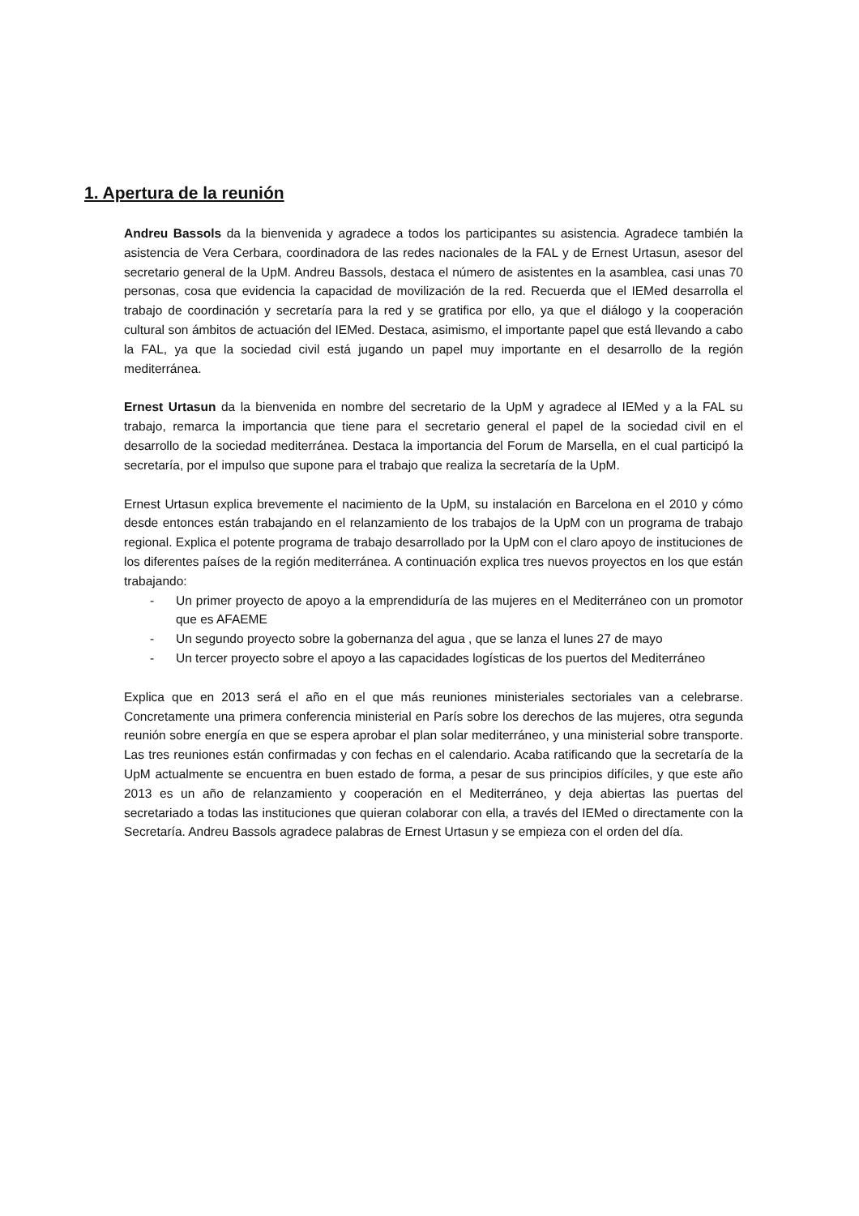1. Apertura de la reunión
Andreu Bassols da la bienvenida y agradece a todos los participantes su asistencia. Agradece también la asistencia de Vera Cerbara, coordinadora de las redes nacionales de la FAL y de Ernest Urtasun, asesor del secretario general de la UpM. Andreu Bassols, destaca el número de asistentes en la asamblea, casi unas 70 personas, cosa que evidencia la capacidad de movilización de la red. Recuerda que el IEMed desarrolla el trabajo de coordinación y secretaría para la red y se gratifica por ello, ya que el diálogo y la cooperación cultural son ámbitos de actuación del IEMed. Destaca, asimismo, el importante papel que está llevando a cabo la FAL, ya que la sociedad civil está jugando un papel muy importante en el desarrollo de la región mediterránea.
Ernest Urtasun da la bienvenida en nombre del secretario de la UpM y agradece al IEMed y a la FAL su trabajo, remarca la importancia que tiene para el secretario general el papel de la sociedad civil en el desarrollo de la sociedad mediterránea. Destaca la importancia del Forum de Marsella, en el cual participó la secretaría, por el impulso que supone para el trabajo que realiza la secretaría de la UpM.
Ernest Urtasun explica brevemente el nacimiento de la UpM, su instalación en Barcelona en el 2010 y cómo desde entonces están trabajando en el relanzamiento de los trabajos de la UpM con un programa de trabajo regional. Explica el potente programa de trabajo desarrollado por la UpM con el claro apoyo de instituciones de los diferentes países de la región mediterránea. A continuación explica tres nuevos proyectos en los que están trabajando:
- Un primer proyecto de apoyo a la emprendiduría de las mujeres en el Mediterráneo con un promotor que es AFAEME
- Un segundo proyecto sobre la gobernanza del agua , que se lanza el lunes 27 de mayo
- Un tercer proyecto sobre el apoyo a las capacidades logísticas de los puertos del Mediterráneo
Explica que en 2013 será el año en el que más reuniones ministeriales sectoriales van a celebrarse. Concretamente una primera conferencia ministerial en París sobre los derechos de las mujeres, otra segunda reunión sobre energía en que se espera aprobar el plan solar mediterráneo, y una ministerial sobre transporte. Las tres reuniones están confirmadas y con fechas en el calendario. Acaba ratificando que la secretaría de la UpM actualmente se encuentra en buen estado de forma, a pesar de sus principios difíciles, y que este año 2013 es un año de relanzamiento y cooperación en el Mediterráneo, y deja abiertas las puertas del secretariado a todas las instituciones que quieran colaborar con ella, a través del IEMed o directamente con la Secretaría. Andreu Bassols agradece palabras de Ernest Urtasun y se empieza con el orden del día.